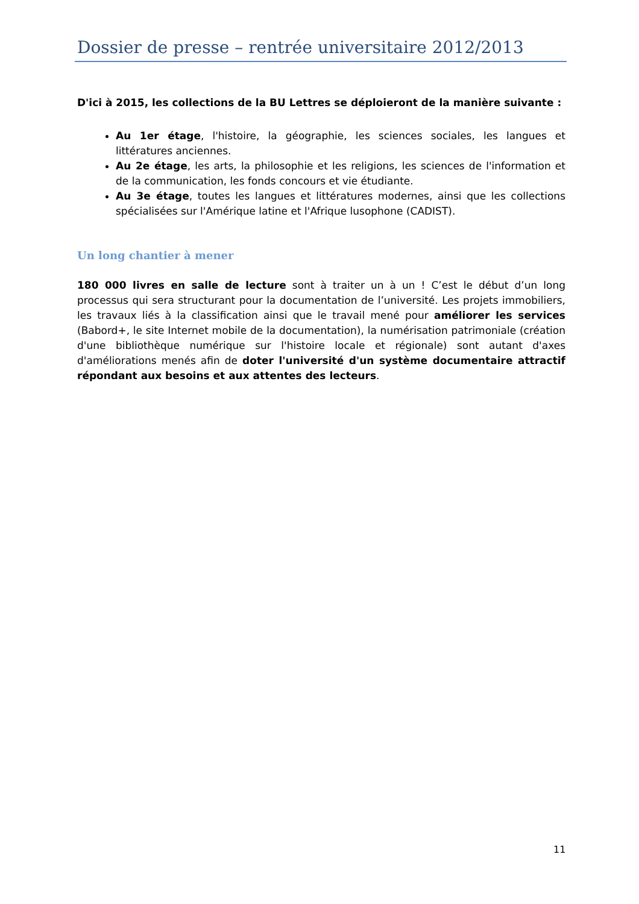Dossier de presse – rentrée universitaire 2012/2013
D'ici à 2015, les collections de la BU Lettres se déploieront de la manière suivante :
Au 1er étage, l'histoire, la géographie, les sciences sociales, les langues et littératures anciennes.
Au 2e étage, les arts, la philosophie et les religions, les sciences de l'information et de la communication, les fonds concours et vie étudiante.
Au 3e étage, toutes les langues et littératures modernes, ainsi que les collections spécialisées sur l'Amérique latine et l'Afrique lusophone (CADIST).
Un long chantier à mener
180 000 livres en salle de lecture sont à traiter un à un ! C’est le début d’un long processus qui sera structurant pour la documentation de l’université. Les projets immobiliers, les travaux liés à la classification ainsi que le travail mené pour améliorer les services (Babord+, le site Internet mobile de la documentation), la numérisation patrimoniale (création d'une bibliothèque numérique sur l'histoire locale et régionale) sont autant d'axes d'améliorations menés afin de doter l'université d'un système documentaire attractif répondant aux besoins et aux attentes des lecteurs.
11